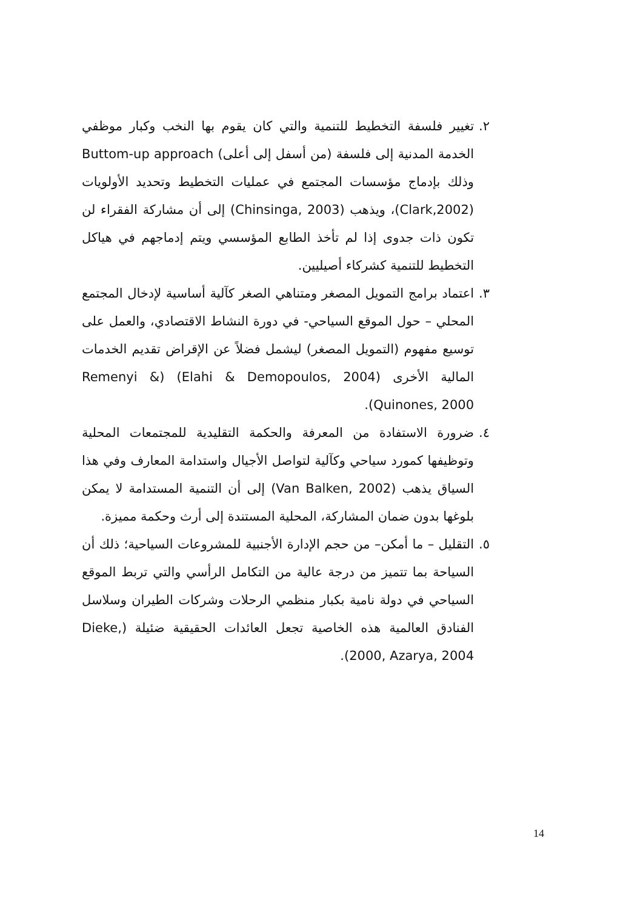٢. تغيير فلسفة التخطيط للتنمية والتي كان يقوم بها النخب وكبار موظفي الخدمة المدنية إلى فلسفة (من أسفل إلى أعلى) Buttom-up approach وذلك بإدماج مؤسسات المجتمع في عمليات التخطيط وتحديد الأولويات (Clark,2002)، ويذهب (Chinsinga, 2003) إلى أن مشاركة الفقراء لن تكون ذات جدوى إذا لم تأخذ الطابع المؤسسي ويتم إدماجهم في هياكل التخطيط للتنمية كشركاء أصيليين.
٣. اعتماد برامج التمويل المصغر ومتناهي الصغر كآلية أساسية لإدخال المجتمع المحلي – حول الموقع السياحي- في دورة النشاط الاقتصادي، والعمل على توسيع مفهوم (التمويل المصغر) ليشمل فضلاً عن الإقراض تقديم الخدمات المالية الأخرى (Elahi & Demopoulos, 2004) (Remenyi & Quinones, 2000).
٤. ضرورة الاستفادة من المعرفة والحكمة التقليدية للمجتمعات المحلية وتوظيفها كمورد سياحي وكآلية لتواصل الأجيال واستدامة المعارف وفي هذا السياق يذهب (Van Balken, 2002) إلى أن التنمية المستدامة لا يمكن بلوغها بدون ضمان المشاركة، المحلية المستندة إلى أرث وحكمة مميزة.
٥. التقليل – ما أمكن– من حجم الإدارة الأجنبية للمشروعات السياحية؛ ذلك أن السياحة بما تتميز من درجة عالية من التكامل الرأسي والتي تربط الموقع السياحي في دولة نامية بكبار منظمي الرحلات وشركات الطيران وسلاسل الفنادق العالمية هذه الخاصية تجعل العائدات الحقيقية ضئيلة (Dieke, 2000, Azarya, 2004).
14